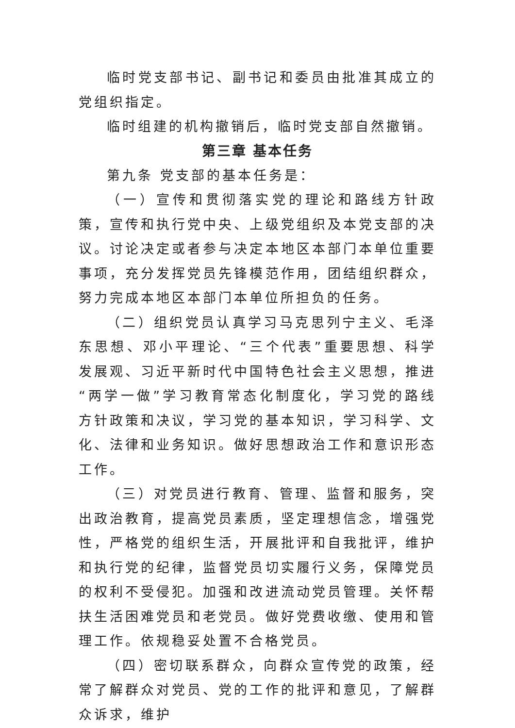临时党支部书记、副书记和委员由批准其成立的党组织指定。
临时组建的机构撤销后，临时党支部自然撤销。
第三章 基本任务
第九条 党支部的基本任务是：
（一）宣传和贯彻落实党的理论和路线方针政策，宣传和执行党中央、上级党组织及本党支部的决议。讨论决定或者参与决定本地区本部门本单位重要事项，充分发挥党员先锋模范作用，团结组织群众，努力完成本地区本部门本单位所担负的任务。
（二）组织党员认真学习马克思列宁主义、毛泽东思想、邓小平理论、“三个代表”重要思想、科学发展观、习近平新时代中国特色社会主义思想，推进“两学一做”学习教育常态化制度化，学习党的路线方针政策和决议，学习党的基本知识，学习科学、文化、法律和业务知识。做好思想政治工作和意识形态工作。
（三）对党员进行教育、管理、监督和服务，突出政治教育，提高党员素质，坚定理想信念，增强党性，严格党的组织生活，开展批评和自我批评，维护和执行党的纪律，监督党员切实履行义务，保障党员的权利不受侵犯。加强和改进流动党员管理。关怀帮扶生活困难党员和老党员。做好党费收缴、使用和管理工作。依规稳妥处置不合格党员。
（四）密切联系群众，向群众宣传党的政策，经常了解群众对党员、党的工作的批评和意见，了解群众诉求，维护